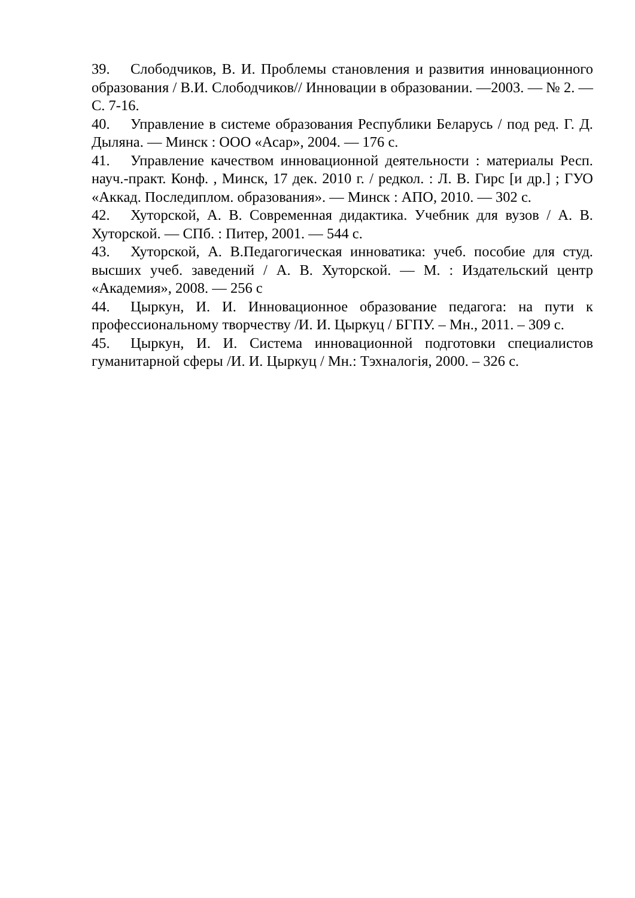39. Слободчиков, В. И. Проблемы становления и развития инновационного образования / В.И. Слободчиков// Инновации в образовании. —2003. — № 2. — С. 7-16.
40. Управление в системе образования Республики Беларусь / под ред. Г. Д. Дыляна. — Минск : ООО «Асар», 2004. — 176 с.
41. Управление качеством инновационной деятельности : материалы Респ. науч.-практ. Конф. , Минск, 17 дек. 2010 г. / редкол. : Л. В. Гирс [и др.] ; ГУО «Аккад. Последиплом. образования». — Минск : АПО, 2010. — 302 с.
42. Хуторской, А. В. Современная дидактика. Учебник для вузов / А. В. Хуторской. — СПб. : Питер, 2001. — 544 с.
43. Хуторской, А. В.Педагогическая инноватика: учеб. пособие для студ. высших учеб. заведений / А. В. Хуторской. — М. : Издательский центр «Академия», 2008. — 256 с
44. Цыркун, И. И. Инновационное образование педагога: на пути к профессиональному творчеству /И. И. Цыркуц / БГПУ. – Мн., 2011. – 309 с.
45. Цыркун, И. И. Система инновационной подготовки специалистов гуманитарной сферы /И. И. Цыркуц / Мн.: Тэхналогія, 2000. – 326 с.